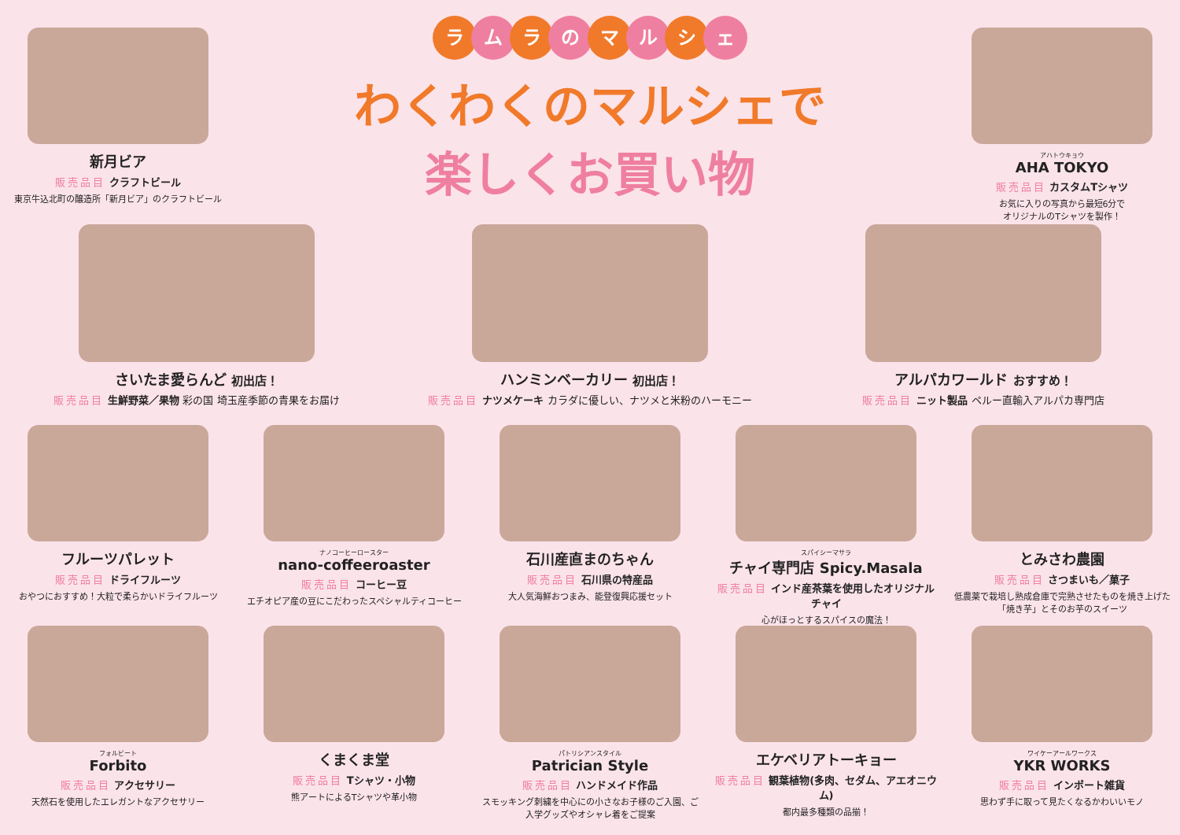新月ビア
販売品目 クラフトビール
東京牛込北町の醸造所「新月ビア」のクラフトビール
ラ ム ラ の マ ル シ ェ
わくわくのマルシェで
楽しくお買い物
アハトウキョウ
AHA TOKYO
販売品目 カスタムTシャツ
お気に入りの写真から最短6分で
オリジナルのTシャツを製作！
さいたま愛らんど 初出店！
販売品目 生鮮野菜／果物 彩の国 埼玉産季節の青果をお届け
ハンミンベーカリー 初出店！
販売品目 ナツメケーキ カラダに優しい、ナツメと米粉のハーモニー
アルパカワールド おすすめ！
販売品目 ニット製品 ペルー直輸入アルパカ専門店
フルーツパレット
販売品目 ドライフルーツ
おやつにおすすめ！大粒で柔らかいドライフルーツ
ナノコーヒーロースター
nano-coffeeroaster
販売品目 コーヒー豆
エチオピア産の豆にこだわったスペシャルティコーヒー
石川産直まのちゃん
販売品目 石川県の特産品
大人気海鮮おつまみ、能登復興応援セット
スパイシーマサラ
チャイ専門店 Spicy.Masala
販売品目 インド産茶葉を使用したオリジナルチャイ
心がほっとするスパイスの魔法！
とみさわ農園
販売品目 さつまいも／菓子
低農薬で栽培し熟成倉庫で完熟させたものを焼き上げた「焼き芋」とそのお芋のスイーツ
フォルビート
Forbito
販売品目 アクセサリー
天然石を使用したエレガントなアクセサリー
くまくま堂
販売品目 Tシャツ・小物
熊アートによるTシャツや革小物
パトリシアンスタイル
Patrician Style
販売品目 ハンドメイド作品
スモッキング刺繍を中心にの小さなお子様のご入園、ご入学グッズやオシャレ着をご提案
エケベリアトーキョー
販売品目 観葉植物(多肉、セダム、アエオニウム)
都内最多種類の品揃！
ワイケーアールワークス
YKR WORKS
販売品目 インポート雑貨
思わず手に取って見たくなるかわいいモノ